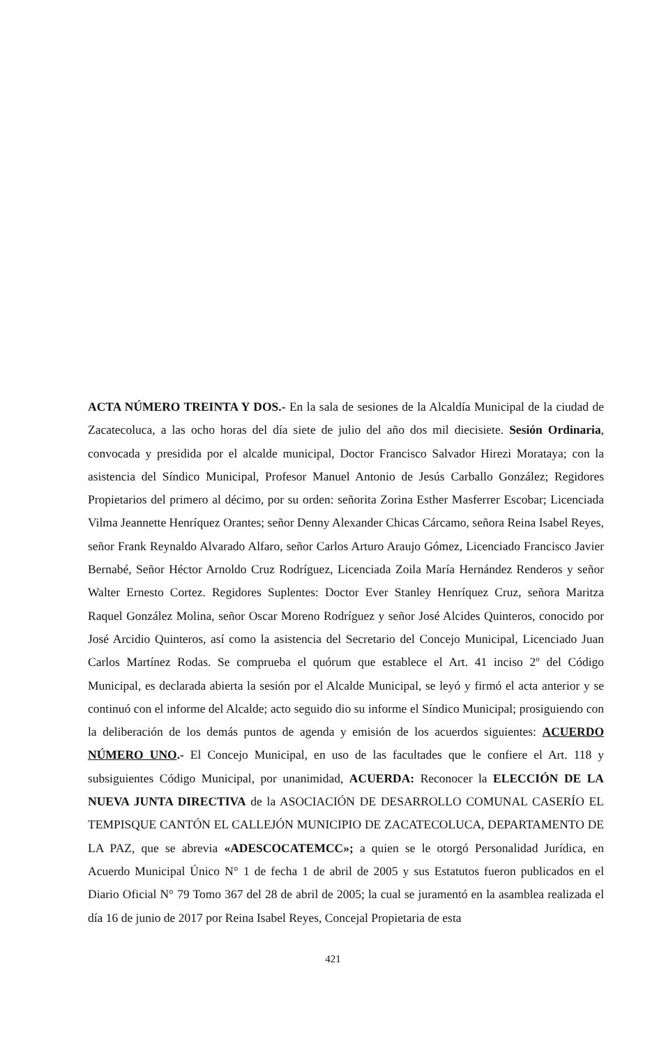ACTA NÚMERO TREINTA Y DOS.- En la sala de sesiones de la Alcaldía Municipal de la ciudad de Zacatecoluca, a las ocho horas del día siete de julio del año dos mil diecisiete. Sesión Ordinaria, convocada y presidida por el alcalde municipal, Doctor Francisco Salvador Hirezi Morataya; con la asistencia del Síndico Municipal, Profesor Manuel Antonio de Jesús Carballo González; Regidores Propietarios del primero al décimo, por su orden: señorita Zorina Esther Masferrer Escobar; Licenciada Vilma Jeannette Henríquez Orantes; señor Denny Alexander Chicas Cárcamo, señora Reina Isabel Reyes, señor Frank Reynaldo Alvarado Alfaro, señor Carlos Arturo Araujo Gómez, Licenciado Francisco Javier Bernabé, Señor Héctor Arnoldo Cruz Rodríguez, Licenciada Zoila María Hernández Renderos y señor Walter Ernesto Cortez. Regidores Suplentes: Doctor Ever Stanley Henríquez Cruz, señora Maritza Raquel González Molina, señor Oscar Moreno Rodríguez y señor José Alcides Quinteros, conocido por José Arcidio Quinteros, así como la asistencia del Secretario del Concejo Municipal, Licenciado Juan Carlos Martínez Rodas. Se comprueba el quórum que establece el Art. 41 inciso 2º del Código Municipal, es declarada abierta la sesión por el Alcalde Municipal, se leyó y firmó el acta anterior y se continuó con el informe del Alcalde; acto seguido dio su informe el Síndico Municipal; prosiguiendo con la deliberación de los demás puntos de agenda y emisión de los acuerdos siguientes: ACUERDO NÚMERO UNO.- El Concejo Municipal, en uso de las facultades que le confiere el Art. 118 y subsiguientes Código Municipal, por unanimidad, ACUERDA: Reconocer la ELECCIÓN DE LA NUEVA JUNTA DIRECTIVA de la ASOCIACIÓN DE DESARROLLO COMUNAL CASERÍO EL TEMPISQUE CANTÓN EL CALLEJÓN MUNICIPIO DE ZACATECOLUCA, DEPARTAMENTO DE LA PAZ, que se abrevia «ADESCOCATEMCC»; a quien se le otorgó Personalidad Jurídica, en Acuerdo Municipal Único N° 1 de fecha 1 de abril de 2005 y sus Estatutos fueron publicados en el Diario Oficial N° 79 Tomo 367 del 28 de abril de 2005; la cual se juramentó en la asamblea realizada el día 16 de junio de 2017 por Reina Isabel Reyes, Concejal Propietaria de esta
421